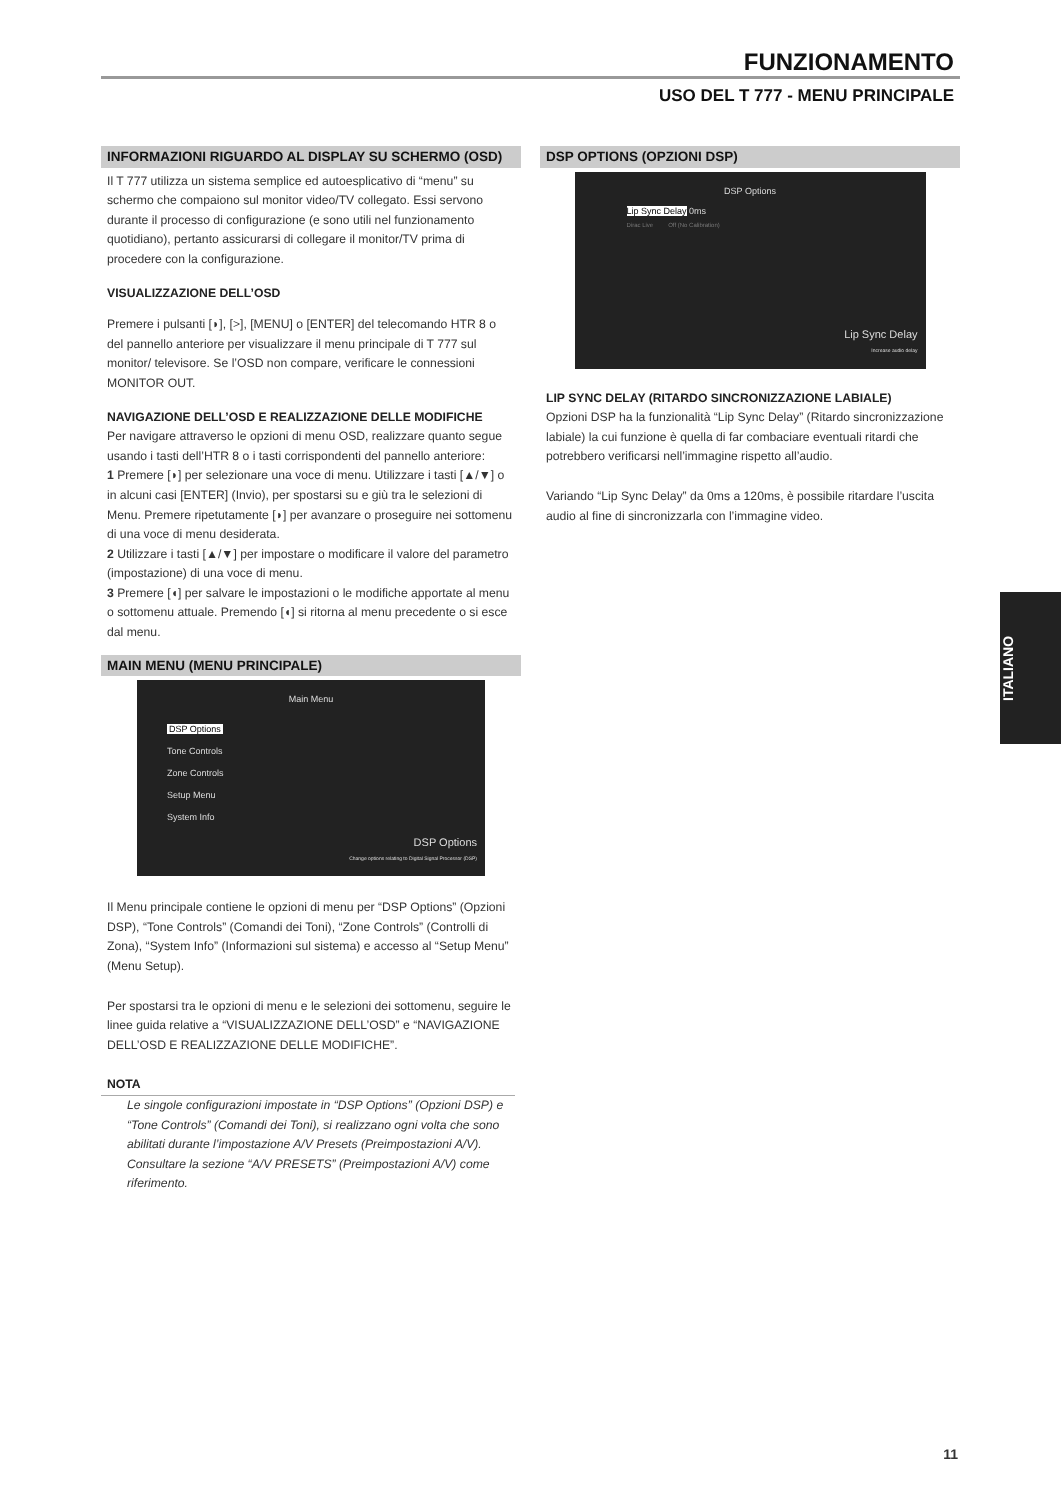FUNZIONAMENTO
USO DEL T 777 - MENU PRINCIPALE
INFORMAZIONI RIGUARDO AL DISPLAY SU SCHERMO (OSD)
Il T 777 utilizza un sistema semplice ed autoesplicativo di “menu” su schermo che compaiono sul monitor video/TV collegato. Essi servono durante il processo di configurazione (e sono utili nel funzionamento quotidiano), pertanto assicurarsi di collegare il monitor/TV prima di procedere con la configurazione.
VISUALIZZAZIONE DELL’OSD
Premere i pulsanti [◗], [>], [MENU] o [ENTER] del telecomando HTR 8 o del pannello anteriore per visualizzare il menu principale di T 777 sul monitor/ televisore. Se l’OSD non compare, verificare le connessioni MONITOR OUT.
NAVIGAZIONE DELL’OSD E REALIZZAZIONE DELLE MODIFICHE
Per navigare attraverso le opzioni di menu OSD, realizzare quanto segue usando i tasti dell’HTR 8 o i tasti corrispondenti del pannello anteriore:
1 Premere [◗] per selezionare una voce di menu. Utilizzare i tasti [▲/▼] o in alcuni casi [ENTER] (Invio), per spostarsi su e giù tra le selezioni di Menu. Premere ripetutamente [◗] per avanzare o proseguire nei sottomenu di una voce di menu desiderata.
2 Utilizzare i tasti [▲/▼] per impostare o modificare il valore del parametro (impostazione) di una voce di menu.
3 Premere [◖] per salvare le impostazioni o le modifiche apportate al menu o sottomenu attuale. Premendo [◖] si ritorna al menu precedente o si esce dal menu.
MAIN MENU (MENU PRINCIPALE)
Main Menu
DSP Options
Tone Controls
Zone Controls
Setup Menu
System Info
DSP Options
Change options relating to Digital Signal Processor (DSP)
Il Menu principale contiene le opzioni di menu per “DSP Options” (Opzioni DSP), “Tone Controls” (Comandi dei Toni), “Zone Controls” (Controlli di Zona), “System Info” (Informazioni sul sistema) e accesso al “Setup Menu” (Menu Setup).
Per spostarsi tra le opzioni di menu e le selezioni dei sottomenu, seguire le linee guida relative a “VISUALIZZAZIONE DELL’OSD” e “NAVIGAZIONE DELL’OSD E REALIZZAZIONE DELLE MODIFICHE”.
NOTA
Le singole configurazioni impostate in “DSP Options” (Opzioni DSP) e “Tone Controls” (Comandi dei Toni), si realizzano ogni volta che sono abilitati durante l’impostazione A/V Presets (Preimpostazioni A/V). Consultare la sezione “A/V PRESETS” (Preimpostazioni A/V) come riferimento.
DSP OPTIONS (OPZIONI DSP)
DSP Options
Lip Sync Delay 0ms
Dirac Live Off (No Calibration)
Lip Sync Delay
Increase audio delay
LIP SYNC DELAY (RITARDO SINCRONIZZAZIONE LABIALE)
Opzioni DSP ha la funzionalità “Lip Sync Delay” (Ritardo sincronizzazione labiale) la cui funzione è quella di far combaciare eventuali ritardi che potrebbero verificarsi nell’immagine rispetto all’audio.
Variando “Lip Sync Delay” da 0ms a 120ms, è possibile ritardare l’uscita audio al fine di sincronizzarla con l’immagine video.
ITALIANO
11